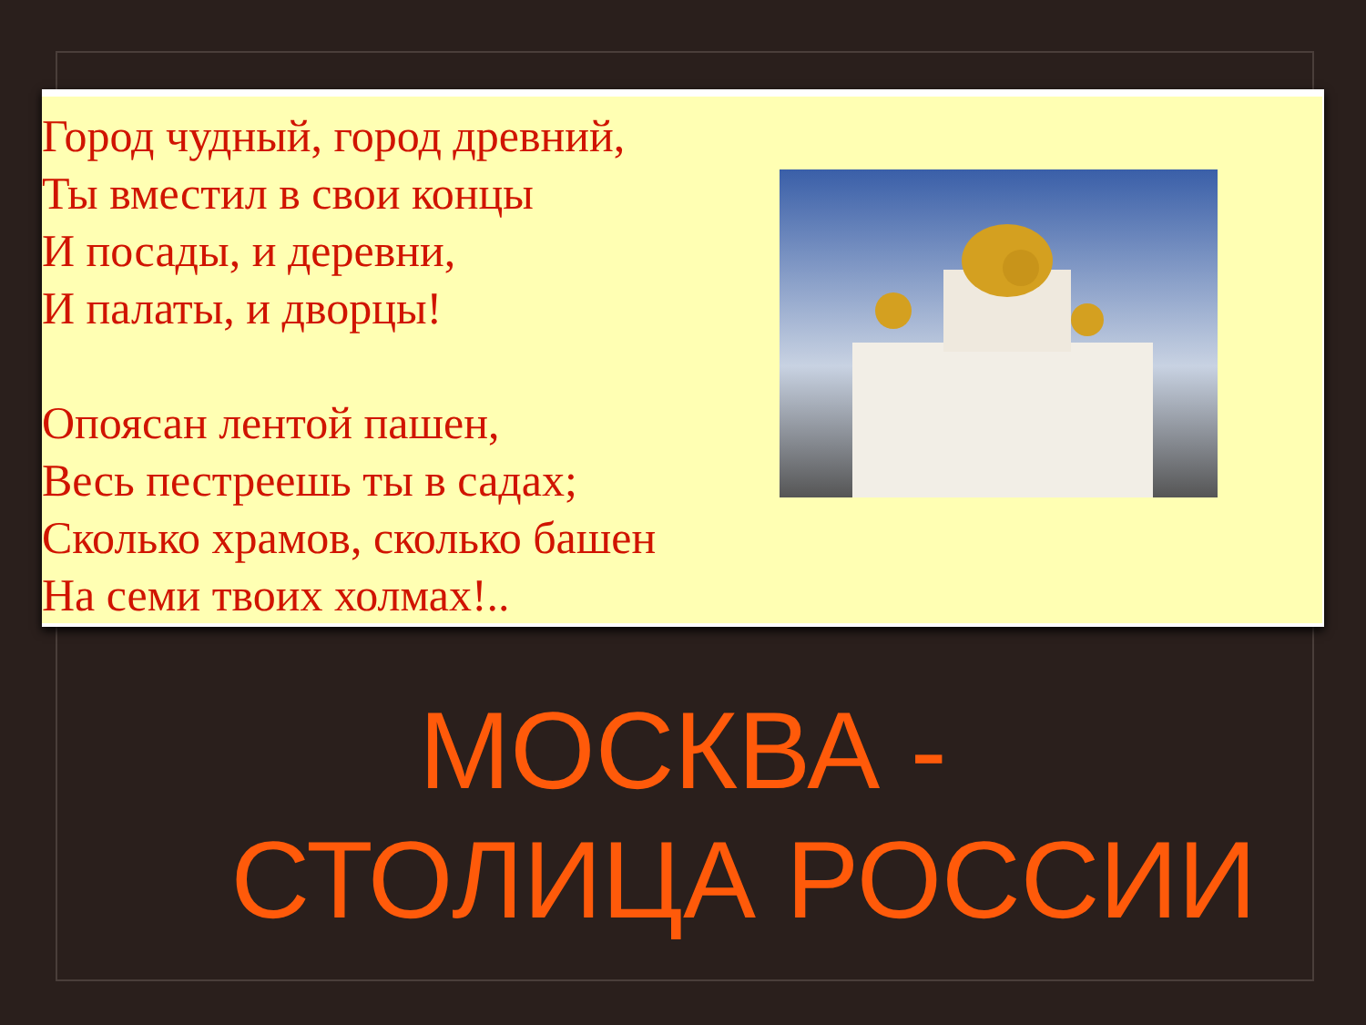Город чудный, город древний,
Ты вместил в свои концы
И посады, и деревни,
И палаты, и дворцы!
Опоясан лентой пашен,
Весь пестреешь ты в садах;
Сколько храмов, сколько башен
На семи твоих холмах!..
МОСКВА -
СТОЛИЦА РОССИИ